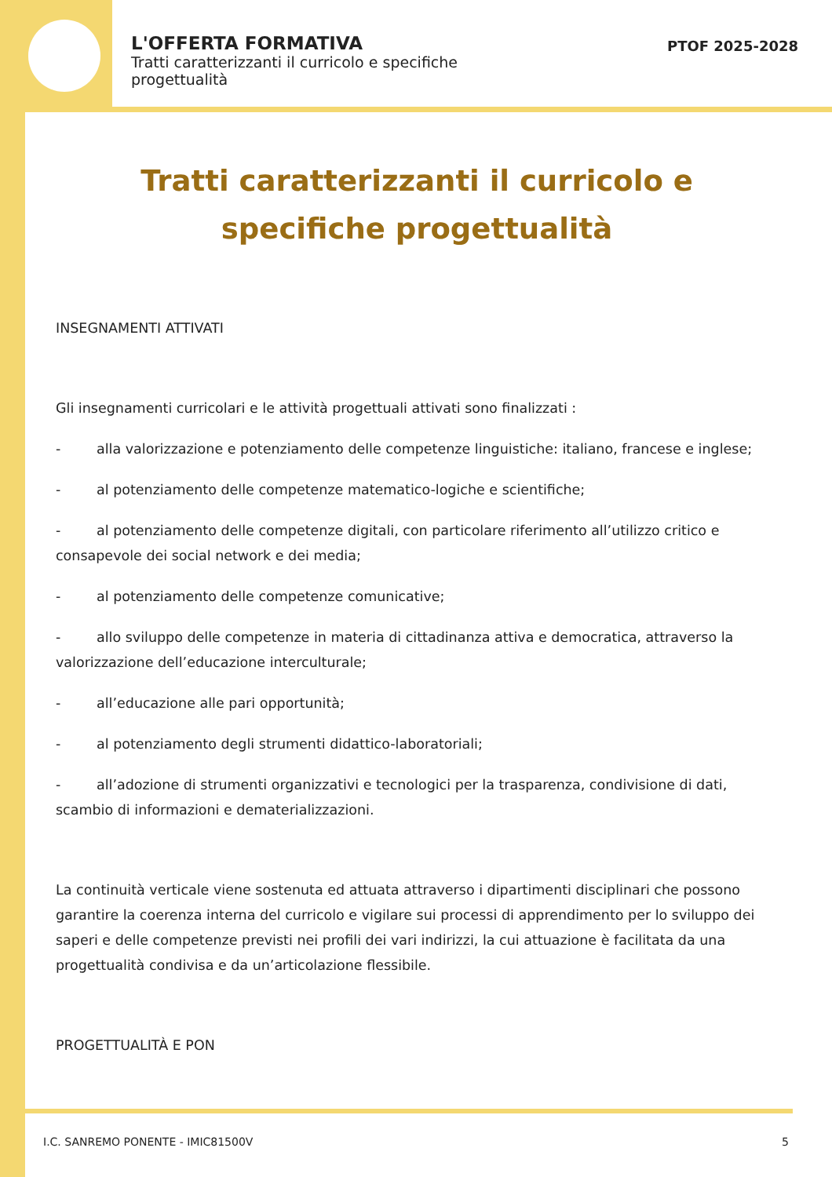L'OFFERTA FORMATIVA
Tratti caratterizzanti il curricolo e specifiche progettualità
PTOF 2025-2028
Tratti caratterizzanti il curricolo e specifiche progettualità
INSEGNAMENTI ATTIVATI
Gli insegnamenti curricolari e le attività progettuali attivati sono finalizzati :
- alla valorizzazione e potenziamento delle competenze linguistiche: italiano, francese e inglese;
- al potenziamento delle competenze matematico-logiche e scientifiche;
- al potenziamento delle competenze digitali, con particolare riferimento all’utilizzo critico e consapevole dei social network e dei media;
- al potenziamento delle competenze comunicative;
- allo sviluppo delle competenze in materia di cittadinanza attiva e democratica, attraverso la valorizzazione dell’educazione interculturale;
- all’educazione alle pari opportunità;
- al potenziamento degli strumenti didattico-laboratoriali;
- all’adozione di strumenti organizzativi e tecnologici per la trasparenza, condivisione di dati, scambio di informazioni e dematerializzazioni.
La continuità verticale viene sostenuta ed attuata attraverso i dipartimenti disciplinari che possono garantire la coerenza interna del curricolo e vigilare sui processi di apprendimento per lo sviluppo dei saperi e delle competenze previsti nei profili dei vari indirizzi, la cui attuazione è facilitata da una progettualità condivisa e da un’articolazione flessibile.
PROGETTUALITÀ E PON
I.C. SANREMO PONENTE - IMIC81500V 5